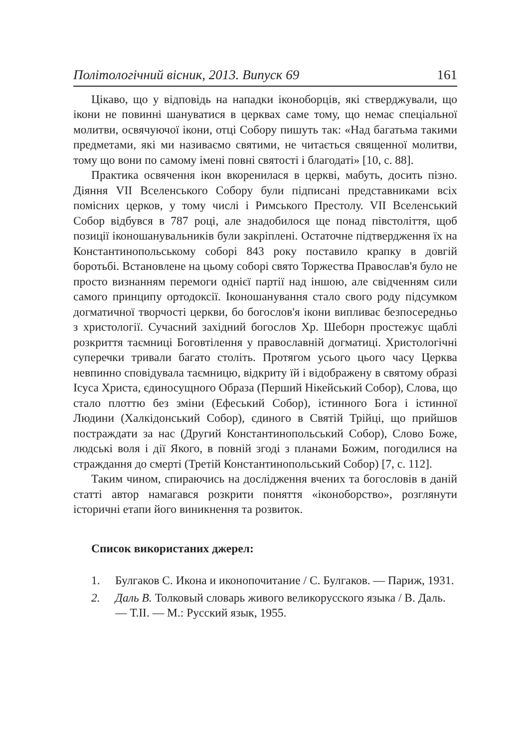Політологічний вісник, 2013. Випуск 69 161
Цікаво, що у відповідь на нападки іконоборців, які стверджували, що ікони не повинні шануватися в церквах саме тому, що немає спеціальної молитви, освячуючої ікони, отці Собору пишуть так: «Над багатьма такими предметами, які ми називаємо святими, не читається священної молитви, тому що вони по самому імені повні святості і благодаті» [10, с. 88].
Практика освячення ікон вкоренилася в церкві, мабуть, досить пізно. Діяння VII Вселенського Собору були підписані представниками всіх помісних церков, у тому числі і Римського Престолу. VII Вселенський Собор відбувся в 787 році, але знадобилося ще понад півстоліття, щоб позиції іконошанувальників були закріплені. Остаточне підтвердження їх на Константинопольському соборі 843 року поставило крапку в довгій боротьбі. Встановлене на цьому соборі свято Торжества Православ'я було не просто визнанням перемоги однієї партії над іншою, але свідченням сили самого принципу ортодоксії. Іконошанування стало свого роду підсумком догматичної творчості церкви, бо богослов'я ікони випливає безпосередньо з христології. Сучасний західний богослов Хр. Шеборн простежує щаблі розкриття таємниці Боговтілення у православній догматиці. Христологічні суперечки тривали багато століть. Протягом усього цього часу Церква невпинно сповідувала таємницю, відкриту їй і відображену в святому образі Ісуса Христа, єдиносущного Образа (Перший Нікейський Собор), Слова, що стало плоттю без зміни (Ефеський Собор), істинного Бога і істинної Людини (Халкідонський Собор), єдиного в Святій Трійці, що прийшов постраждати за нас (Другий Константинопольський Собор), Слово Боже, людські воля і дії Якого, в повній згоді з планами Божим, погодилися на страждання до смерті (Третій Константинопольський Собор) [7, с. 112].
Таким чином, спираючись на дослідження вчених та богословів в даній статті автор намагався розкрити поняття «іконоборство», розглянути історичні етапи його виникнення та розвиток.
Список використаних джерел:
1. Булгаков С. Икона и иконопочитание / С. Булгаков. — Париж, 1931.
2. Даль В. Толковый словарь живого великорусского языка / В. Даль. — Т.II. — М.: Русский язык, 1955.